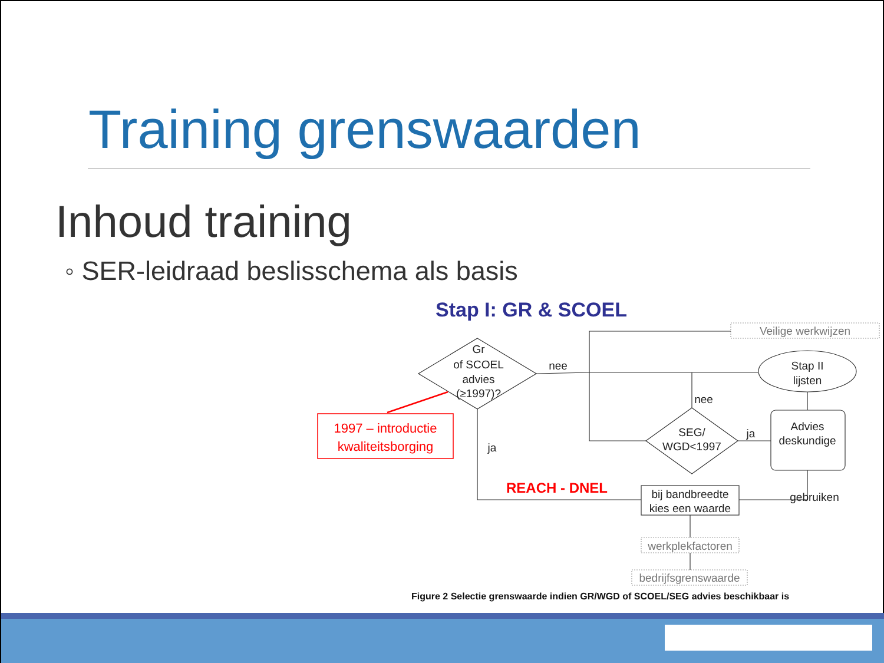Training grenswaarden
Inhoud training
◦ SER-leidraad beslisschema als basis
Stap I: GR & SCOEL
Gr
of SCOEL
advies
(≥1997)?
nee
nee
ja
ja
SEG/
WGD<1997
Stap II
lijsten
Advies
deskundige
gebruiken
bij bandbreedte
kies een waarde
werkplekfactoren
bedrijfsgrenswaarde
Veilige werkwijzen
1997 – introductie
kwaliteitsborging
REACH - DNEL
Figure 2 Selectie grenswaarde indien GR/WGD of SCOEL/SEG advies beschikbaar is